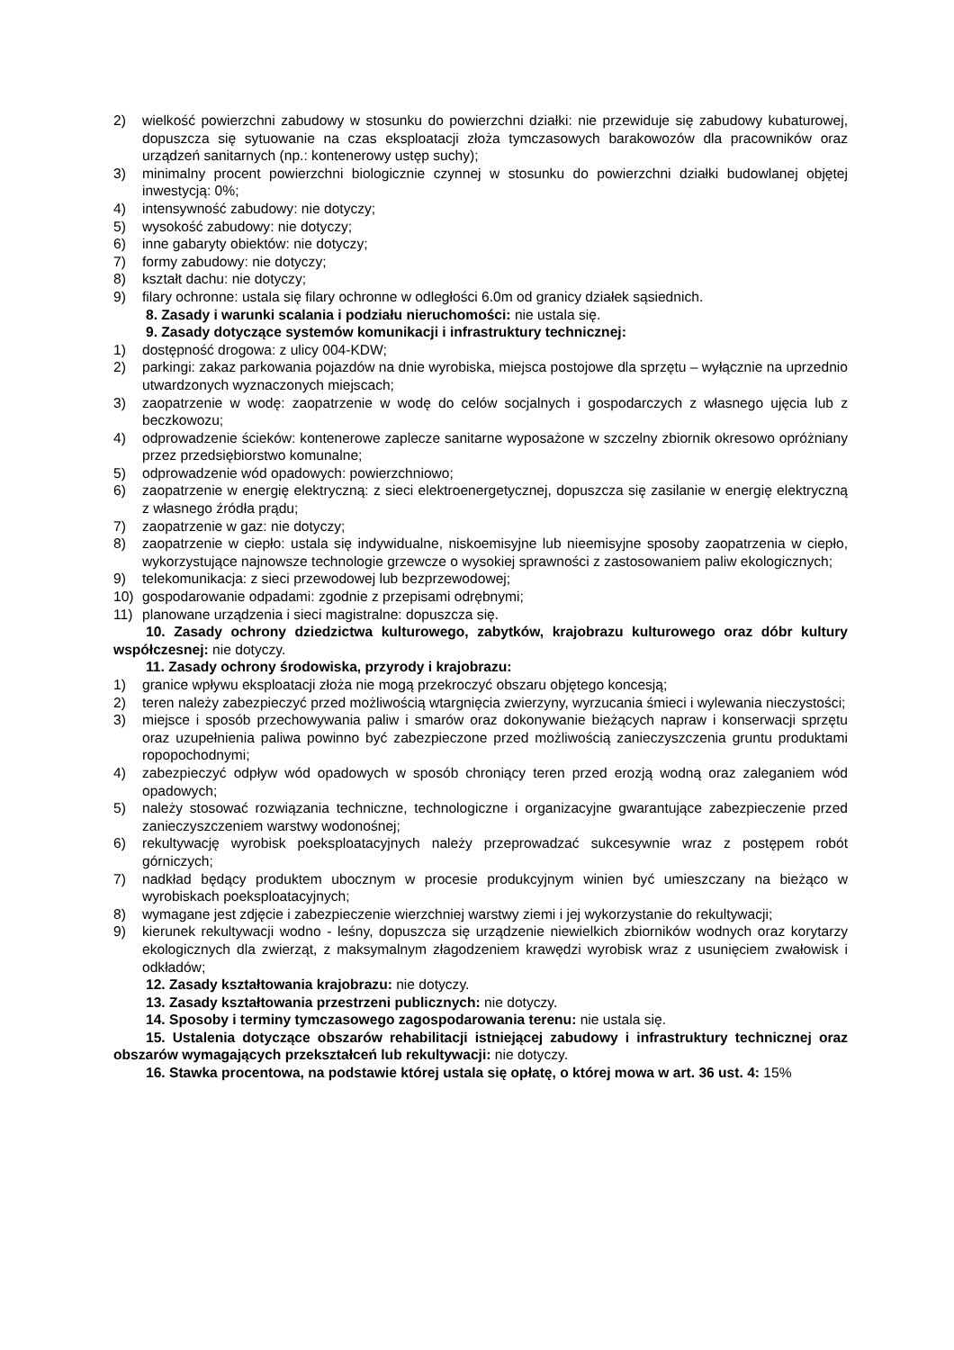2) wielkość powierzchni zabudowy w stosunku do powierzchni działki: nie przewiduje się zabudowy kubaturowej, dopuszcza się sytuowanie na czas eksploatacji złoża tymczasowych barakowozów dla pracowników oraz urządzeń sanitarnych (np.: kontenerowy ustęp suchy);
3) minimalny procent powierzchni biologicznie czynnej w stosunku do powierzchni działki budowlanej objętej inwestycją: 0%;
4) intensywność zabudowy: nie dotyczy;
5) wysokość zabudowy: nie dotyczy;
6) inne gabaryty obiektów: nie dotyczy;
7) formy zabudowy: nie dotyczy;
8) kształt dachu: nie dotyczy;
9) filary ochronne: ustala się filary ochronne w odległości 6.0m od granicy działek sąsiednich.
8. Zasady i warunki scalania i podziału nieruchomości: nie ustala się.
9. Zasady dotyczące systemów komunikacji i infrastruktury technicznej:
1) dostępność drogowa: z ulicy 004-KDW;
2) parkingi: zakaz parkowania pojazdów na dnie wyrobiska, miejsca postojowe dla sprzętu – wyłącznie na uprzednio utwardzonych wyznaczonych miejscach;
3) zaopatrzenie w wodę: zaopatrzenie w wodę do celów socjalnych i gospodarczych z własnego ujęcia lub z beczkowozu;
4) odprowadzenie ścieków: kontenerowe zaplecze sanitarne wyposażone w szczelny zbiornik okresowo opróżniany przez przedsiębiorstwo komunalne;
5) odprowadzenie wód opadowych: powierzchniowo;
6) zaopatrzenie w energię elektryczną: z sieci elektroenergetycznej, dopuszcza się zasilanie w energię elektryczną z własnego źródła prądu;
7) zaopatrzenie w gaz: nie dotyczy;
8) zaopatrzenie w ciepło: ustala się indywidualne, niskoemisyjne lub nieemisyjne sposoby zaopatrzenia w ciepło, wykorzystujące najnowsze technologie grzewcze o wysokiej sprawności z zastosowaniem paliw ekologicznych;
9) telekomunikacja: z sieci przewodowej lub bezprzewodowej;
10) gospodarowanie odpadami: zgodnie z przepisami odrębnymi;
11) planowane urządzenia i sieci magistralne: dopuszcza się.
10. Zasady ochrony dziedzictwa kulturowego, zabytków, krajobrazu kulturowego oraz dóbr kultury współczesnej: nie dotyczy.
11. Zasady ochrony środowiska, przyrody i krajobrazu:
1) granice wpływu eksploatacji złoża nie mogą przekroczyć obszaru objętego koncesją;
2) teren należy zabezpieczyć przed możliwością wtargnięcia zwierzyny, wyrzucania śmieci i wylewania nieczystości;
3) miejsce i sposób przechowywania paliw i smarów oraz dokonywanie bieżących napraw i konserwacji sprzętu oraz uzupełnienia paliwa powinno być zabezpieczone przed możliwością zanieczyszczenia gruntu produktami ropopochodnymi;
4) zabezpieczyć odpływ wód opadowych w sposób chroniący teren przed erozją wodną oraz zaleganiem wód opadowych;
5) należy stosować rozwiązania techniczne, technologiczne i organizacyjne gwarantujące zabezpieczenie przed zanieczyszczeniem warstwy wodonośnej;
6) rekultywację wyrobisk poeksploatacyjnych należy przeprowadzać sukcesywnie wraz z postępem robót górniczych;
7) nadkład będący produktem ubocznym w procesie produkcyjnym winien być umieszczany na bieżąco w wyrobiskach poeksploatacyjnych;
8) wymagane jest zdjęcie i zabezpieczenie wierzchniej warstwy ziemi i jej wykorzystanie do rekultywacji;
9) kierunek rekultywacji wodno - leśny, dopuszcza się urządzenie niewielkich zbiorników wodnych oraz korytarzy ekologicznych dla zwierząt, z maksymalnym złagodzeniem krawędzi wyrobisk wraz z usunięciem zwałowisk i odkładów;
12. Zasady kształtowania krajobrazu: nie dotyczy.
13. Zasady kształtowania przestrzeni publicznych: nie dotyczy.
14. Sposoby i terminy tymczasowego zagospodarowania terenu: nie ustala się.
15. Ustalenia dotyczące obszarów rehabilitacji istniejącej zabudowy i infrastruktury technicznej oraz obszarów wymagających przekształceń lub rekultywacji: nie dotyczy.
16. Stawka procentowa, na podstawie której ustala się opłatę, o której mowa w art. 36 ust. 4: 15%